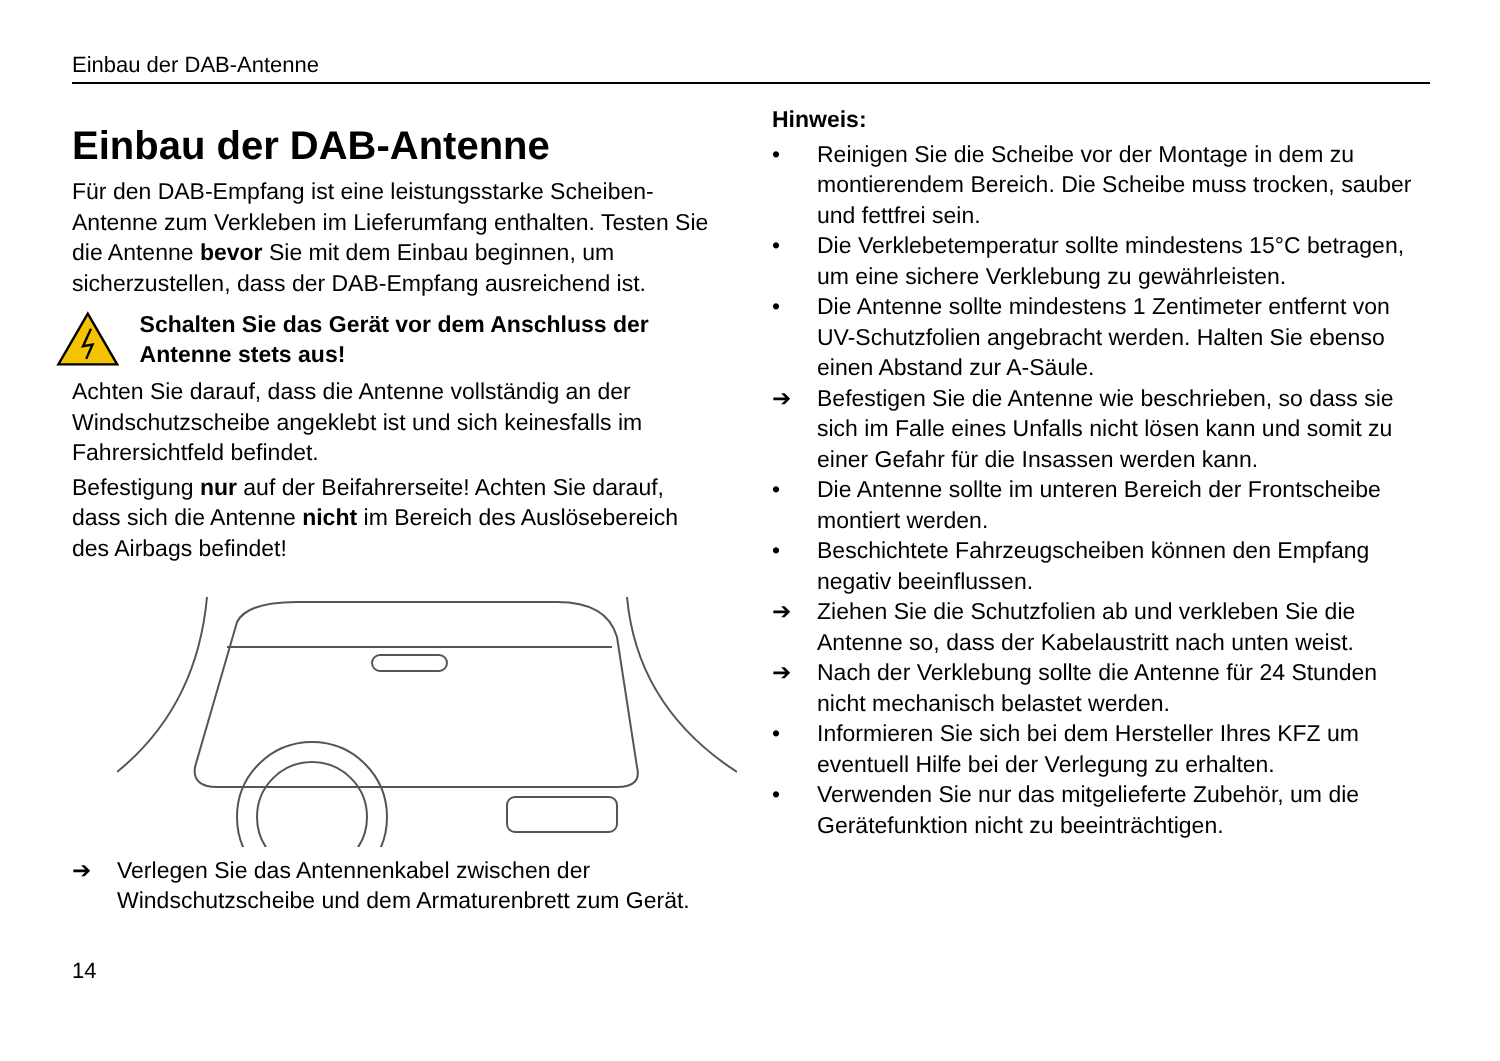Einbau der DAB-Antenne
Einbau der DAB-Antenne
Für den DAB-Empfang ist eine leistungsstarke Scheiben-Antenne zum Verkleben im Lieferumfang enthalten. Testen Sie die Antenne bevor Sie mit dem Einbau beginnen, um sicherzustellen, dass der DAB-Empfang ausreichend ist.
Schalten Sie das Gerät vor dem Anschluss der Antenne stets aus!
Achten Sie darauf, dass die Antenne vollständig an der Windschutzscheibe angeklebt ist und sich keinesfalls im Fahrersichtfeld befindet.
Befestigung nur auf der Beifahrerseite! Achten Sie darauf, dass sich die Antenne nicht im Bereich des Auslösebereich des Airbags befindet!
➔ Verlegen Sie das Antennenkabel zwischen der Windschutzscheibe und dem Armaturenbrett zum Gerät.
14
Hinweis:
• Reinigen Sie die Scheibe vor der Montage in dem zu montierendem Bereich. Die Scheibe muss trocken, sauber und fettfrei sein.
• Die Verklebetemperatur sollte mindestens 15°C betragen, um eine sichere Verklebung zu gewährleisten.
• Die Antenne sollte mindestens 1 Zentimeter entfernt von UV-Schutzfolien angebracht werden. Halten Sie ebenso einen Abstand zur A-Säule.
➔ Befestigen Sie die Antenne wie beschrieben, so dass sie sich im Falle eines Unfalls nicht lösen kann und somit zu einer Gefahr für die Insassen werden kann.
• Die Antenne sollte im unteren Bereich der Frontscheibe montiert werden.
• Beschichtete Fahrzeugscheiben können den Empfang negativ beeinflussen.
➔ Ziehen Sie die Schutzfolien ab und verkleben Sie die Antenne so, dass der Kabelaustritt nach unten weist.
➔ Nach der Verklebung sollte die Antenne für 24 Stunden nicht mechanisch belastet werden.
• Informieren Sie sich bei dem Hersteller Ihres KFZ um eventuell Hilfe bei der Verlegung zu erhalten.
• Verwenden Sie nur das mitgelieferte Zubehör, um die Gerätefunktion nicht zu beeinträchtigen.